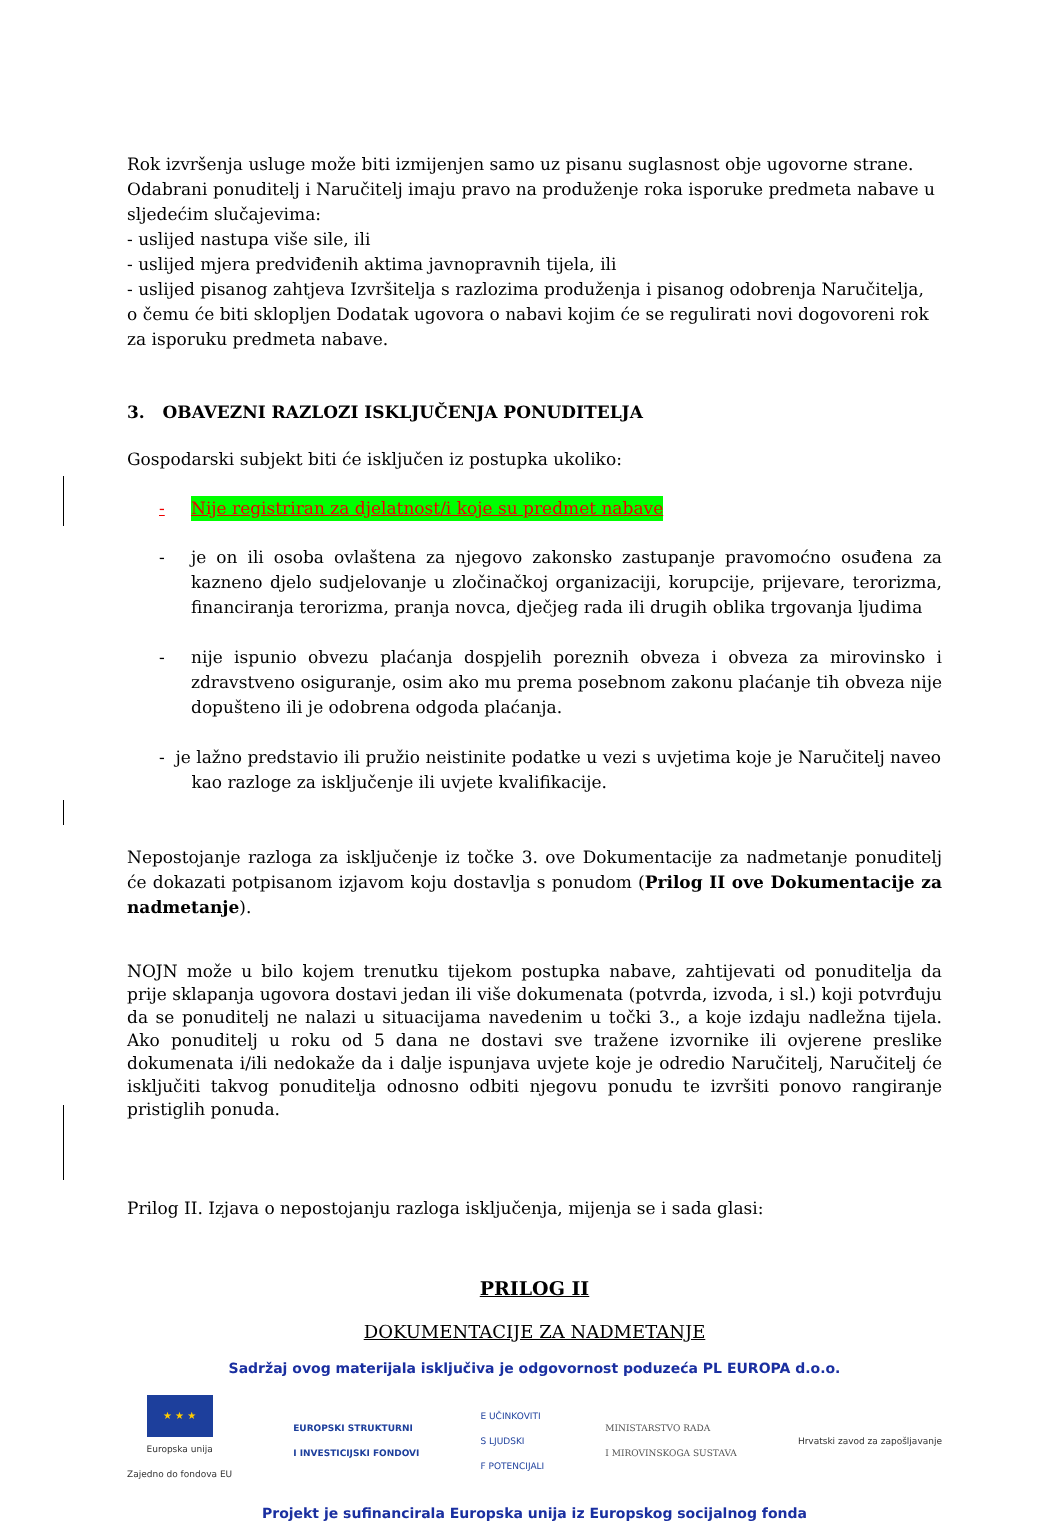Rok izvršenja usluge može biti izmijenjen samo uz pisanu suglasnost obje ugovorne strane.
Odabrani ponuditelj i Naručitelj imaju pravo na produženje roka isporuke predmeta nabave u sljedećim slučajevima:
- uslijed nastupa više sile, ili
- uslijed mjera predviđenih aktima javnopravnih tijela, ili
- uslijed pisanog zahtjeva Izvršitelja s razlozima produženja i pisanog odobrenja Naručitelja,
o čemu će biti sklopljen Dodatak ugovora o nabavi kojim će se regulirati novi dogovoreni rok za isporuku predmeta nabave.
3. OBAVEZNI RAZLOZI ISKLJUČENJA PONUDITELJA
Gospodarski subjekt biti će isključen iz postupka ukoliko:
- Nije registriran za djelatnost/i koje su predmet nabave
- je on ili osoba ovlaštena za njegovo zakonsko zastupanje pravomoćno osuđena za kazneno djelo sudjelovanje u zločinačkoj organizaciji, korupcije, prijevare, terorizma, financiranja terorizma, pranja novca, dječjeg rada ili drugih oblika trgovanja ljudima
- nije ispunio obvezu plaćanja dospjelih poreznih obveza i obveza za mirovinsko i zdravstveno osiguranje, osim ako mu prema posebnom zakonu plaćanje tih obveza nije dopušteno ili je odobrena odgoda plaćanja.
- je lažno predstavio ili pružio neistinite podatke u vezi s uvjetima koje je Naručitelj naveo
kao razloge za isključenje ili uvjete kvalifikacije.
Nepostojanje razloga za isključenje iz točke 3. ove Dokumentacije za nadmetanje ponuditelj će dokazati potpisanom izjavom koju dostavlja s ponudom (Prilog II ove Dokumentacije za nadmetanje).
NOJN može u bilo kojem trenutku tijekom postupka nabave, zahtijevati od ponuditelja da prije sklapanja ugovora dostavi jedan ili više dokumenata (potvrda, izvoda, i sl.) koji potvrđuju da se ponuditelj ne nalazi u situacijama navedenim u točki 3., a koje izdaju nadležna tijela. Ako ponuditelj u roku od 5 dana ne dostavi sve tražene izvornike ili ovjerene preslike dokumenata i/ili nedokaže da i dalje ispunjava uvjete koje je odredio Naručitelj, Naručitelj će isključiti takvog ponuditelja odnosno odbiti njegovu ponudu te izvršiti ponovo rangiranje pristiglih ponuda.
Prilog II. Izjava o nepostojanju razloga isključenja, mijenja se i sada glasi:
PRILOG II
DOKUMENTACIJE ZA NADMETANJE
Sadržaj ovog materijala isključiva je odgovornost poduzeća PL EUROPA d.o.o.
★ ★ ★
Europska unija
Zajedno do fondova EU
EUROPSKI STRUKTURNI
I INVESTICIJSKI FONDOVI
E UČINKOVITI
S LJUDSKI
F POTENCIJALI
MINISTARSTVO RADA
I MIROVINSKOGA SUSTAVA
Hrvatski zavod za zapošljavanje
Projekt je sufinancirala Europska unija iz Europskog socijalnog fonda